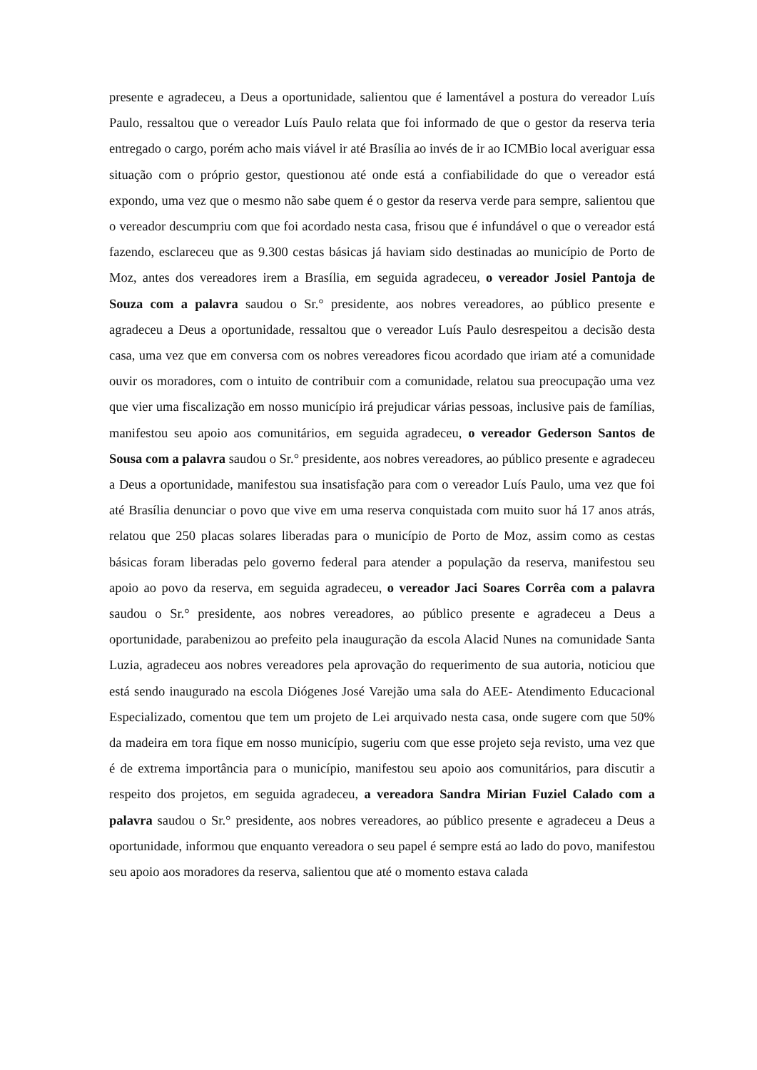presente e agradeceu, a Deus a oportunidade, salientou que é lamentável a postura do vereador Luís Paulo, ressaltou que o vereador Luís Paulo relata que foi informado de que o gestor da reserva teria entregado o cargo, porém acho mais viável ir até Brasília ao invés de ir ao ICMBio local averiguar essa situação com o próprio gestor, questionou até onde está a confiabilidade do que o vereador está expondo, uma vez que o mesmo não sabe quem é o gestor da reserva verde para sempre, salientou que o vereador descumpriu com que foi acordado nesta casa, frisou que é infundável o que o vereador está fazendo, esclareceu que as 9.300 cestas básicas já haviam sido destinadas ao município de Porto de Moz, antes dos vereadores irem a Brasília, em seguida agradeceu, o vereador Josiel Pantoja de Souza com a palavra saudou o Sr.° presidente, aos nobres vereadores, ao público presente e agradeceu a Deus a oportunidade, ressaltou que o vereador Luís Paulo desrespeitou a decisão desta casa, uma vez que em conversa com os nobres vereadores ficou acordado que iriam até a comunidade ouvir os moradores, com o intuito de contribuir com a comunidade, relatou sua preocupação uma vez que vier uma fiscalização em nosso município irá prejudicar várias pessoas, inclusive pais de famílias, manifestou seu apoio aos comunitários, em seguida agradeceu, o vereador Gederson Santos de Sousa com a palavra saudou o Sr.° presidente, aos nobres vereadores, ao público presente e agradeceu a Deus a oportunidade, manifestou sua insatisfação para com o vereador Luís Paulo, uma vez que foi até Brasília denunciar o povo que vive em uma reserva conquistada com muito suor há 17 anos atrás, relatou que 250 placas solares liberadas para o município de Porto de Moz, assim como as cestas básicas foram liberadas pelo governo federal para atender a população da reserva, manifestou seu apoio ao povo da reserva, em seguida agradeceu, o vereador Jaci Soares Corrêa com a palavra saudou o Sr.° presidente, aos nobres vereadores, ao público presente e agradeceu a Deus a oportunidade, parabenizou ao prefeito pela inauguração da escola Alacid Nunes na comunidade Santa Luzia, agradeceu aos nobres vereadores pela aprovação do requerimento de sua autoria, noticiou que está sendo inaugurado na escola Diógenes José Varejão uma sala do AEE- Atendimento Educacional Especializado, comentou que tem um projeto de Lei arquivado nesta casa, onde sugere com que 50% da madeira em tora fique em nosso município, sugeriu com que esse projeto seja revisto, uma vez que é de extrema importância para o município, manifestou seu apoio aos comunitários, para discutir a respeito dos projetos, em seguida agradeceu, a vereadora Sandra Mirian Fuziel Calado com a palavra saudou o Sr.° presidente, aos nobres vereadores, ao público presente e agradeceu a Deus a oportunidade, informou que enquanto vereadora o seu papel é sempre está ao lado do povo, manifestou seu apoio aos moradores da reserva, salientou que até o momento estava calada